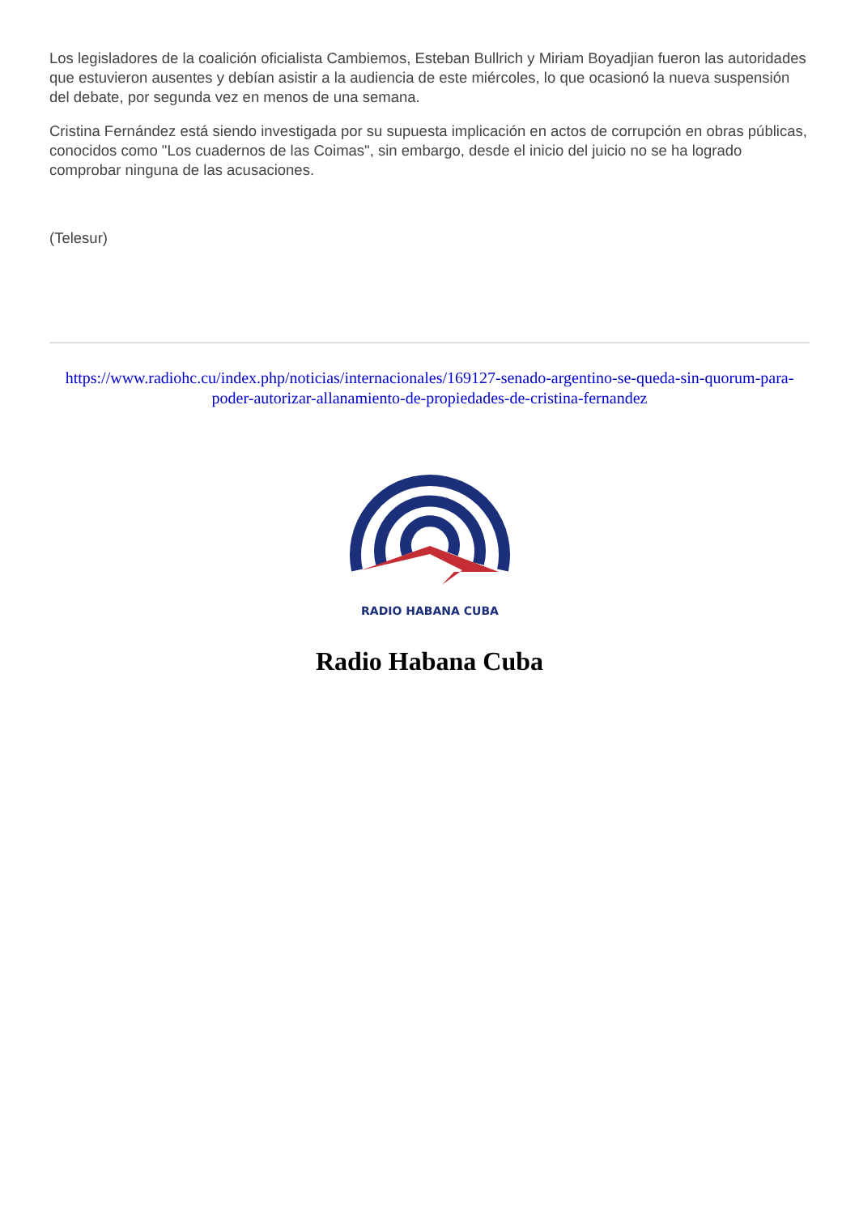Los legisladores de la coalición oficialista Cambiemos, Esteban Bullrich y Miriam Boyadjian fueron las autoridades que estuvieron ausentes y debían asistir a la audiencia de este miércoles, lo que ocasionó la nueva suspensión del debate, por segunda vez en menos de una semana.
Cristina Fernández está siendo investigada por su supuesta implicación en actos de corrupción en obras públicas, conocidos como "Los cuadernos de las Coimas", sin embargo, desde el inicio del juicio no se ha logrado comprobar ninguna de las acusaciones.
(Telesur)
https://www.radiohc.cu/index.php/noticias/internacionales/169127-senado-argentino-se-queda-sin-quorum-para-poder-autorizar-allanamiento-de-propiedades-de-cristina-fernandez
RADIO HABANA CUBA
Radio Habana Cuba